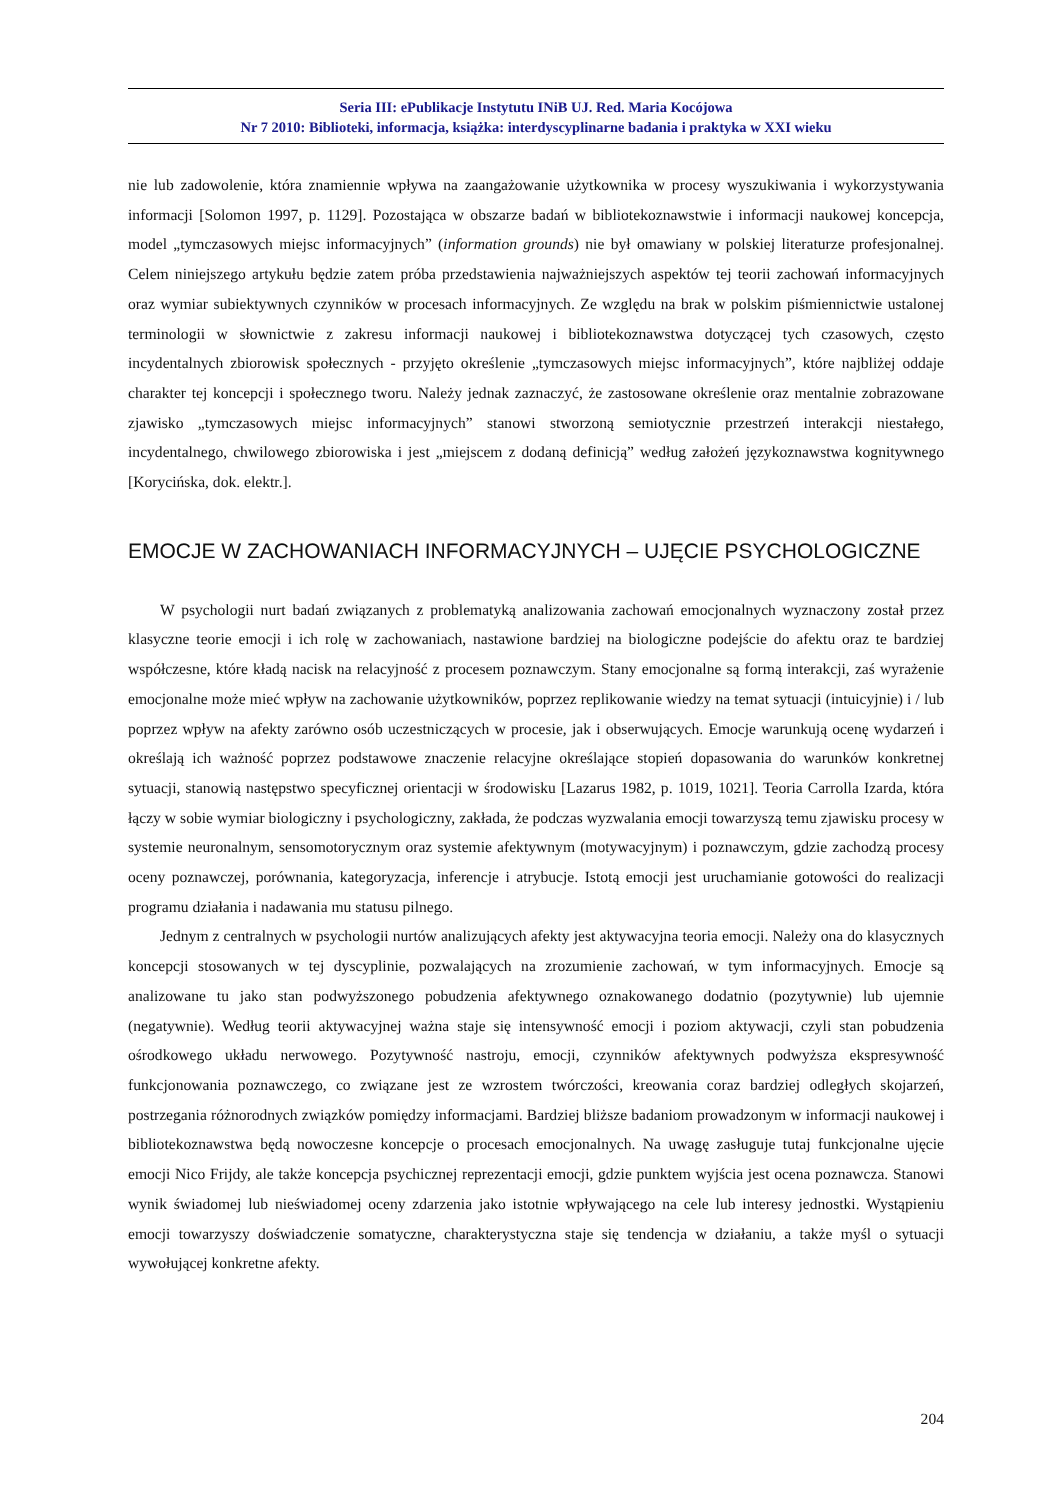Seria III: ePublikacje Instytutu INiB UJ. Red. Maria Kocójowa
Nr 7 2010: Biblioteki, informacja, książka: interdyscyplinarne badania i praktyka w XXI wieku
nie lub zadowolenie, która znamiennie wpływa na zaangażowanie użytkownika w procesy wyszukiwania i wykorzystywania informacji [Solomon 1997, p. 1129]. Pozostająca w obszarze badań w bibliotekoznawstwie i informacji naukowej koncepcja, model „tymczasowych miejsc informacyjnych” (information grounds) nie był omawiany w polskiej literaturze profesjonalnej. Celem niniejszego artykułu będzie zatem próba przedstawienia najważniejszych aspektów tej teorii zachowań informacyjnych oraz wymiar subiektywnych czynników w procesach informacyjnych. Ze względu na brak w polskim piśmiennictwie ustalonej terminologii w słownictwie z zakresu informacji naukowej i bibliotekoznawstwa dotyczącej tych czasowych, często incydentalnych zbiorowisk społecznych - przyjęto określenie „tymczasowych miejsc informacyjnych”, które najbliżej oddaje charakter tej koncepcji i społecznego tworu. Należy jednak zaznaczyć, że zastosowane określenie oraz mentalnie zobrazowane zjawisko „tymczasowych miejsc informacyjnych” stanowi stworzoną semiotycznie przestrzeń interakcji niestałego, incydentalnego, chwilowego zbiorowiska i jest „miejscem z dodaną definicją” według założeń językoznawstwa kognitywnego [Korycińska, dok. elektr.].
EMOCJE W ZACHOWANIACH INFORMACYJNYCH – UJĘCIE PSYCHOLOGICZNE
W psychologii nurt badań związanych z problematyką analizowania zachowań emocjonalnych wyznaczony został przez klasyczne teorie emocji i ich rolę w zachowaniach, nastawione bardziej na biologiczne podejście do afektu oraz te bardziej współczesne, które kładą nacisk na relacyjność z procesem poznawczym. Stany emocjonalne są formą interakcji, zaś wyrażenie emocjonalne może mieć wpływ na zachowanie użytkowników, poprzez replikowanie wiedzy na temat sytuacji (intuicyjnie) i / lub poprzez wpływ na afekty zarówno osób uczestniczących w procesie, jak i obserwujących. Emocje warunkują ocenę wydarzeń i określają ich ważność poprzez podstawowe znaczenie relacyjne określające stopień dopasowania do warunków konkretnej sytuacji, stanowią następstwo specyficznej orientacji w środowisku [Lazarus 1982, p. 1019, 1021]. Teoria Carrolla Izarda, która łączy w sobie wymiar biologiczny i psychologiczny, zakłada, że podczas wyzwalania emocji towarzyszą temu zjawisku procesy w systemie neuronalnym, sensomotorycznym oraz systemie afektywnym (motywacyjnym) i poznawczym, gdzie zachodzą procesy oceny poznawczej, porównania, kategoryzacja, inferencje i atrybucje. Istotą emocji jest uruchamianie gotowości do realizacji programu działania i nadawania mu statusu pilnego.
Jednym z centralnych w psychologii nurtów analizujących afekty jest aktywacyjna teoria emocji. Należy ona do klasycznych koncepcji stosowanych w tej dyscyplinie, pozwalających na zrozumienie zachowań, w tym informacyjnych. Emocje są analizowane tu jako stan podwyższonego pobudzenia afektywnego oznakowanego dodatnio (pozytywnie) lub ujemnie (negatywnie). Według teorii aktywacyjnej ważna staje się intensywność emocji i poziom aktywacji, czyli stan pobudzenia ośrodkowego układu nerwowego. Pozytywność nastroju, emocji, czynników afektywnych podwyższa ekspresywność funkcjonowania poznawczego, co związane jest ze wzrostem twórczości, kreowania coraz bardziej odległych skojarzeń, postrzegania różnorodnych związków pomiędzy informacjami. Bardziej bliższe badaniom prowadzonym w informacji naukowej i bibliotekoznawstwa będą nowoczesne koncepcje o procesach emocjonalnych. Na uwagę zasługuje tutaj funkcjonalne ujęcie emocji Nico Frijdy, ale także koncepcja psychicznej reprezentacji emocji, gdzie punktem wyjścia jest ocena poznawcza. Stanowi wynik świadomej lub nieświadomej oceny zdarzenia jako istotnie wpływającego na cele lub interesy jednostki. Wystąpieniu emocji towarzyszy doświadczenie somatyczne, charakterystyczna staje się tendencja w działaniu, a także myśl o sytuacji wywołującej konkretne afekty.
204